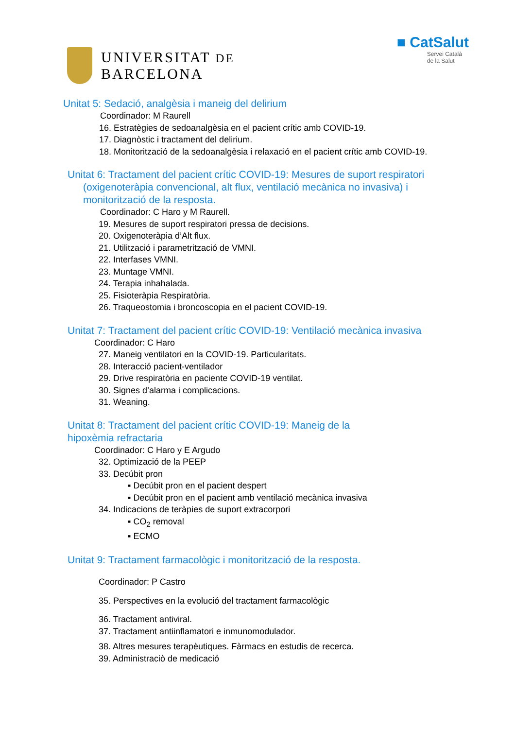UNIVERSITAT DE
BARCELONA
■ CatSalut
Servei Català
de la Salut
Unitat 5: Sedació, analgèsia i maneig del delirium
Coordinador: M Raurell
16. Estratègies de sedoanalgèsia en el pacient crític amb COVID-19.
17. Diagnòstic i tractament del delirium.
18. Monitorització de la sedoanalgèsia i relaxació en el pacient crític amb COVID-19.
Unitat 6: Tractament del pacient crític COVID-19: Mesures de suport respiratori
(oxigenoteràpia convencional, alt flux, ventilació mecànica no invasiva) i monitorització de la resposta.
Coordinador: C Haro y M Raurell.
19. Mesures de suport respiratori pressa de decisions.
20. Oxigenoteràpia d’Alt flux.
21. Utilització i parametrització de VMNI.
22. Interfases VMNI.
23. Muntage VMNI.
24. Terapia inhahalada.
25. Fisioteràpia Respiratòria.
26. Traqueostomia i broncoscopia en el pacient COVID-19.
Unitat 7: Tractament del pacient crític COVID-19: Ventilació mecànica invasiva
Coordinador: C Haro
27. Maneig ventilatori en la COVID-19. Particularitats.
28. Interacció pacient-ventilador
29. Drive respiratòria en paciente COVID-19 ventilat.
30. Signes d’alarma i complicacions.
31. Weaning.
Unitat 8: Tractament del pacient crític COVID-19: Maneig de la
hipoxèmia refractaria
Coordinador: C Haro y E Argudo
32. Optimizació de la PEEP
33. Decúbit pron
▪ Decúbit pron en el pacient despert
▪ Decúbit pron en el pacient amb ventilació mecànica invasiva
34. Indicacions de teràpies de suport extracorpori
▪ CO<sub>2</sub> removal
▪ ECMO
Unitat 9: Tractament farmacològic i monitorització de la resposta.
Coordinador: P Castro
35. Perspectives en la evolució del tractament farmacològic
36. Tractament antiviral.
37. Tractament antiinflamatori e inmunomodulador.
38. Altres mesures terapèutiques. Fàrmacs en estudis de recerca.
39. Administraciò de medicació